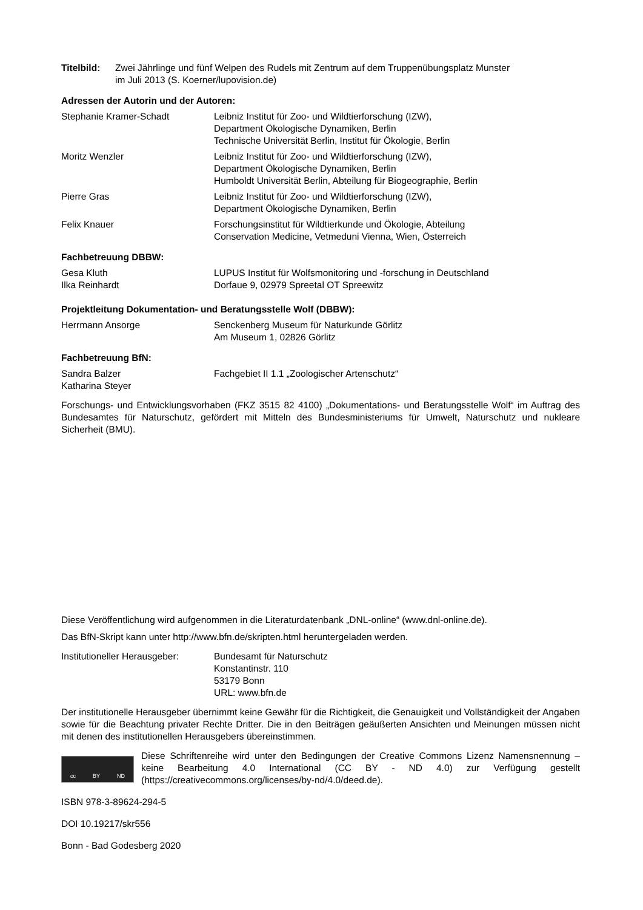Titelbild:
Zwei Jährlinge und fünf Welpen des Rudels mit Zentrum auf dem Truppenübungsplatz Munster
im Juli 2013 (S. Koerner/lupovision.de)
Adressen der Autorin und der Autoren:
Stephanie Kramer-Schadt Leibniz Institut für Zoo- und Wildtierforschung (IZW),
Department Ökologische Dynamiken, Berlin
Technische Universität Berlin, Institut für Ökologie, Berlin
Moritz Wenzler Leibniz Institut für Zoo- und Wildtierforschung (IZW),
Department Ökologische Dynamiken, Berlin
Humboldt Universität Berlin, Abteilung für Biogeographie, Berlin
Pierre Gras Leibniz Institut für Zoo- und Wildtierforschung (IZW),
Department Ökologische Dynamiken, Berlin
Felix Knauer Forschungsinstitut für Wildtierkunde und Ökologie, Abteilung
Conservation Medicine, Vetmeduni Vienna, Wien, Österreich
Fachbetreuung DBBW:
Gesa Kluth
Ilka Reinhardt
LUPUS Institut für Wolfsmonitoring und -forschung in Deutschland
Dorfaue 9, 02979 Spreetal OT Spreewitz
Projektleitung Dokumentation- und Beratungsstelle Wolf (DBBW):
Herrmann Ansorge Senckenberg Museum für Naturkunde Görlitz
Am Museum 1, 02826 Görlitz
Fachbetreuung BfN:
Sandra Balzer
Katharina Steyer
Fachgebiet II 1.1 „Zoologischer Artenschutz“
Forschungs- und Entwicklungsvorhaben (FKZ 3515 82 4100) „Dokumentations- und Beratungsstelle Wolf“ im Auftrag des Bundesamtes für Naturschutz, gefördert mit Mitteln des Bundesministeriums für Umwelt, Naturschutz und nukleare Sicherheit (BMU).
Diese Veröffentlichung wird aufgenommen in die Literaturdatenbank „DNL-online“ (www.dnl-online.de).
Das BfN-Skript kann unter http://www.bfn.de/skripten.html heruntergeladen werden.
Institutioneller Herausgeber:
Bundesamt für Naturschutz
Konstantinstr. 110
53179 Bonn
URL: www.bfn.de
Der institutionelle Herausgeber übernimmt keine Gewähr für die Richtigkeit, die Genauigkeit und Vollständigkeit der Angaben sowie für die Beachtung privater Rechte Dritter. Die in den Beiträgen geäußerten Ansichten und Meinungen müssen nicht mit denen des institutionellen Herausgebers übereinstimmen.
cc BY ND
Diese Schriftenreihe wird unter den Bedingungen der Creative Commons Lizenz Namensnennung – keine Bearbeitung 4.0 International (CC BY - ND 4.0) zur Verfügung gestellt (https://creativecommons.org/licenses/by-nd/4.0/deed.de).
ISBN 978-3-89624-294-5
DOI 10.19217/skr556
Bonn - Bad Godesberg 2020